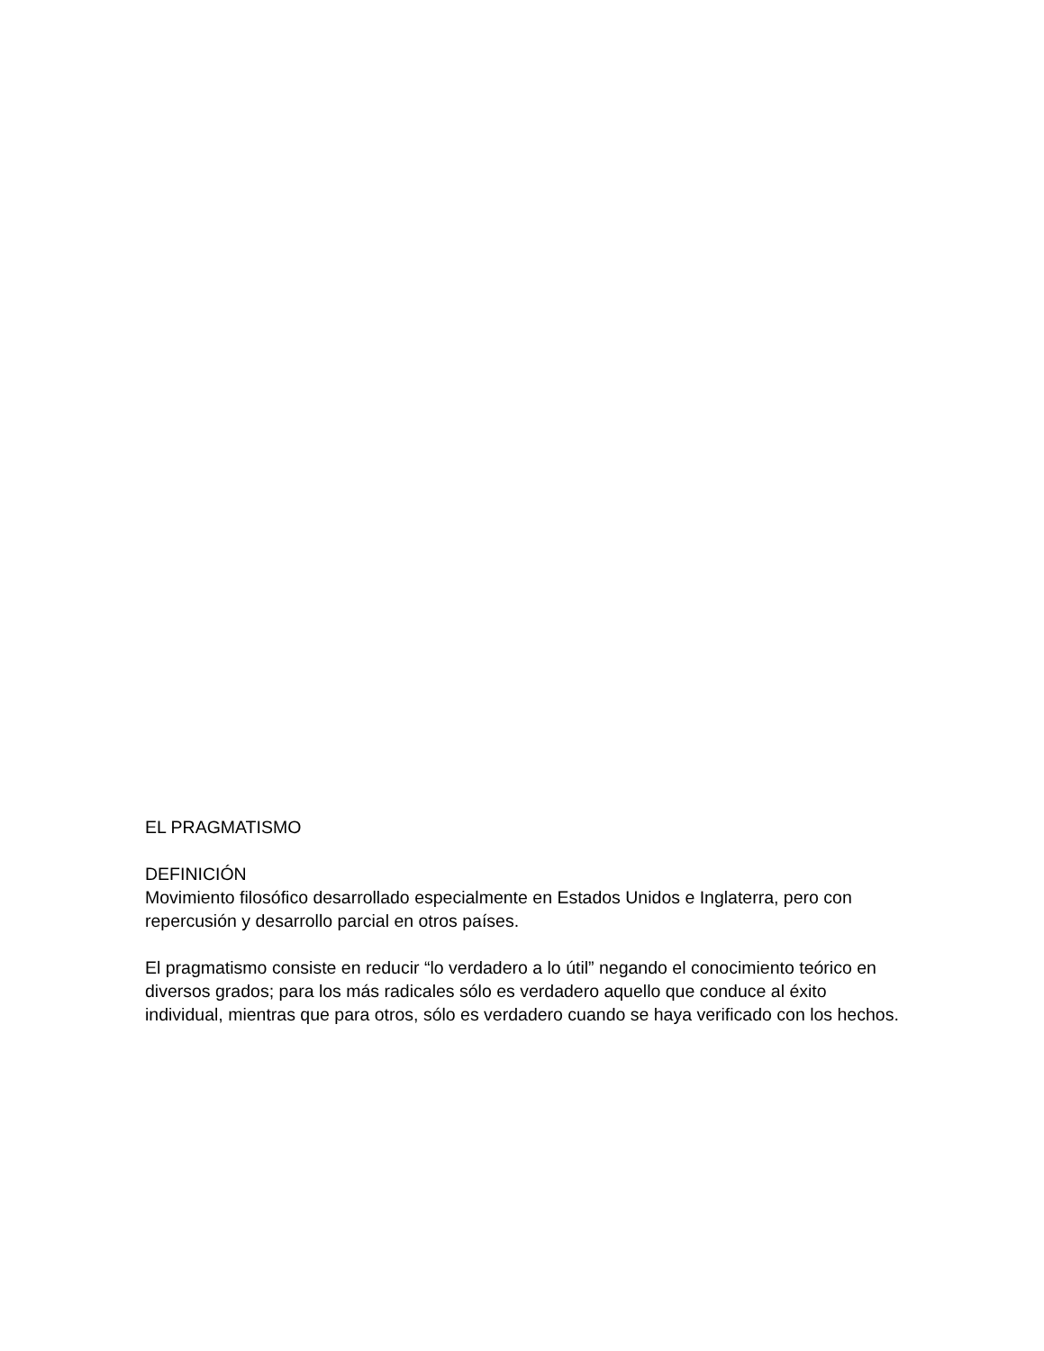EL PRAGMATISMO
DEFINICIÓN
Movimiento filosófico desarrollado especialmente en Estados Unidos e Inglaterra, pero con repercusión y desarrollo parcial en otros países.
El pragmatismo consiste en reducir “lo verdadero a lo útil” negando el conocimiento teórico en diversos grados; para los más radicales sólo es verdadero aquello que conduce al éxito individual, mientras que para otros, sólo es verdadero cuando se haya verificado con los hechos.